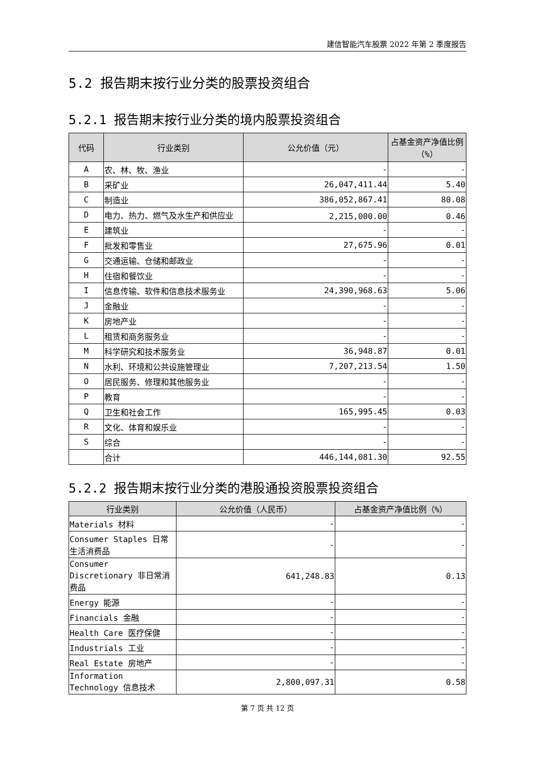建信智能汽车股票 2022 年第 2 季度报告
5.2 报告期末按行业分类的股票投资组合
5.2.1 报告期末按行业分类的境内股票投资组合
| 代码 | 行业类别 | 公允价值（元） | 占基金资产净值比例（%） |
| --- | --- | --- | --- |
| A | 农、林、牧、渔业 | - | - |
| B | 采矿业 | 26,047,411.44 | 5.40 |
| C | 制造业 | 386,052,867.41 | 80.08 |
| D | 电力、热力、燃气及水生产和供应业 | 2,215,000.00 | 0.46 |
| E | 建筑业 | - | - |
| F | 批发和零售业 | 27,675.96 | 0.01 |
| G | 交通运输、仓储和邮政业 | - | - |
| H | 住宿和餐饮业 | - | - |
| I | 信息传输、软件和信息技术服务业 | 24,390,968.63 | 5.06 |
| J | 金融业 | - | - |
| K | 房地产业 | - | - |
| L | 租赁和商务服务业 | - | - |
| M | 科学研究和技术服务业 | 36,948.87 | 0.01 |
| N | 水利、环境和公共设施管理业 | 7,207,213.54 | 1.50 |
| O | 居民服务、修理和其他服务业 | - | - |
| P | 教育 | - | - |
| Q | 卫生和社会工作 | 165,995.45 | 0.03 |
| R | 文化、体育和娱乐业 | - | - |
| S | 综合 | - | - |
| | 合计 | 446,144,081.30 | 92.55 |
5.2.2 报告期末按行业分类的港股通投资股票投资组合
| 行业类别 | 公允价值（人民币） | 占基金资产净值比例（%） |
| --- | --- | --- |
| Materials 材料 | - | - |
| Consumer Staples 日常生活消费品 | - | - |
| Consumer Discretionary 非日常消费品 | 641,248.83 | 0.13 |
| Energy 能源 | - | - |
| Financials 金融 | - | - |
| Health Care 医疗保健 | - | - |
| Industrials 工业 | - | - |
| Real Estate 房地产 | - | - |
| Information Technology 信息技术 | 2,800,097.31 | 0.58 |
第 7 页 共 12 页